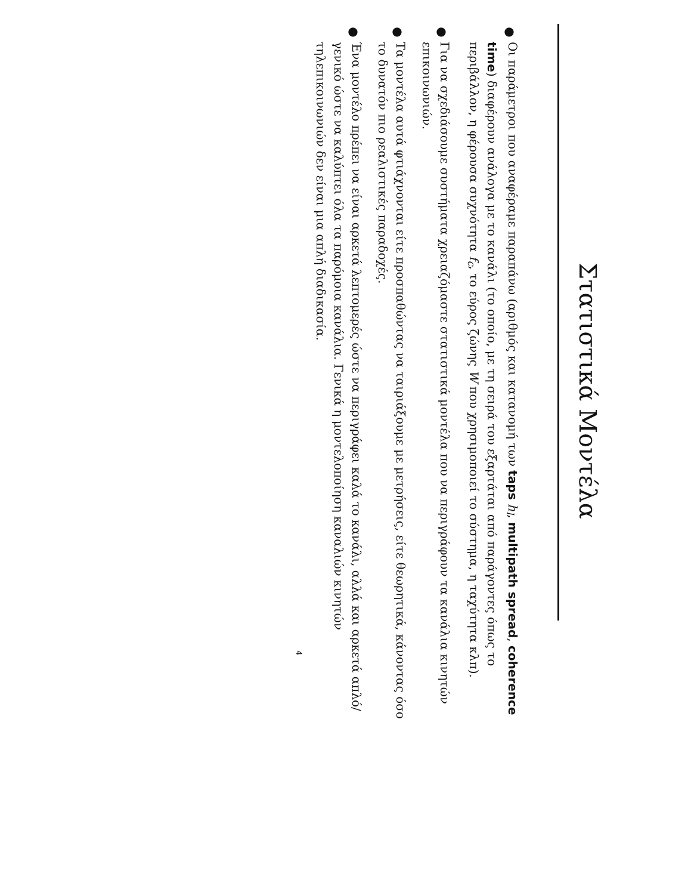Στατιστικά Μοντέλα
●
Οι παράμετροι που αναφέραμε παραπάνω (αριθμός και κατανομή των taps h<sub>l</sub>, multipath spread, coherence time) διαφέρουν ανάλογα με το κανάλι (το οποίο, με τη σειρά του εξαρτάται από παράγοντες όπως το περιβάλλον, η φέρουσα συχνότητα f<sub>c</sub>, το εύρος ζώνης W που χρησιμοποιεί το σύστημα, η ταχύτητα κλπ).
●
Για να σχεδιάσουμε συστήματα χρειαζόμαστε στατιστικά μοντέλα που να περιγράφουν τα κανάλια κινητών επικοινωνιών.
●
Τα μοντέλα αυτά φτιάχνονται είτε προσπαθώντας να ταιριάξουμε με μετρήσεις, είτε θεωρητικά, κάνοντας όσο το δυνατόν πιο ρεαλιστικές παραδοχές.
●
Ένα μοντέλο πρέπει να είναι αρκετά λεπτομερές ώστε να περιγράφει καλά το κανάλι, αλλά και αρκετά απλό/γενικό ώστε να καλύπτει όλα τα παρόμοια κανάλια. Γενικά η μοντελοποίηση καναλιών κινητών τηλεπικοινωνιών δεν είναι μια απλή διαδικασία.
4